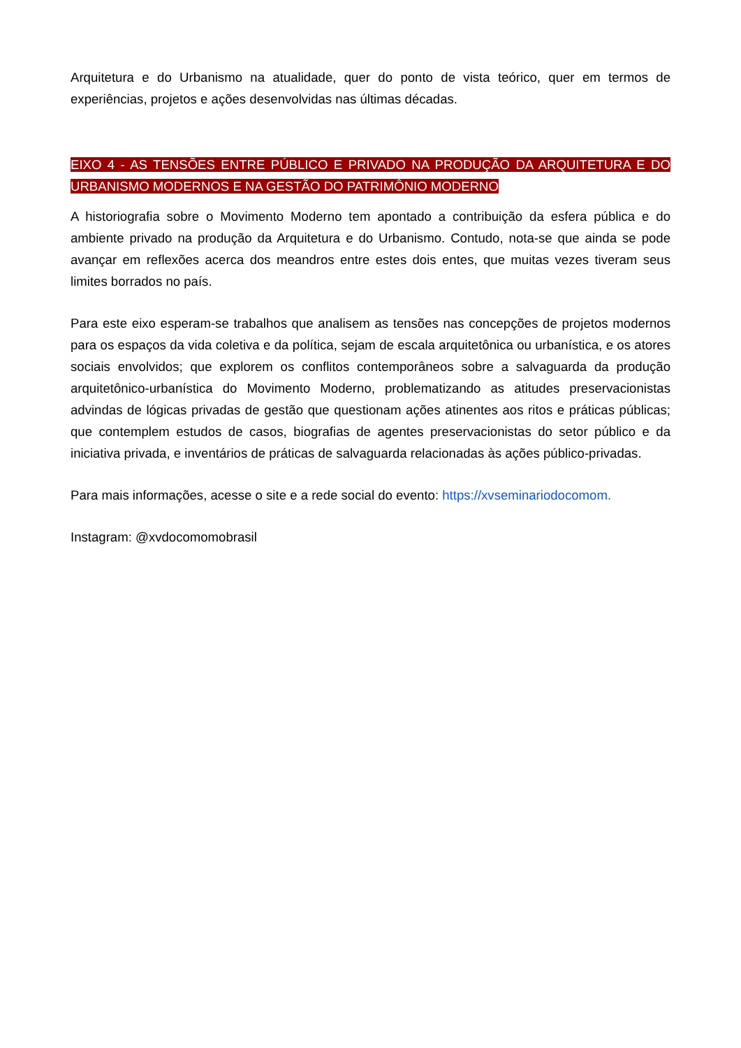Arquitetura e do Urbanismo na atualidade, quer do ponto de vista teórico, quer em termos de experiências, projetos e ações desenvolvidas nas últimas décadas.
EIXO 4 - AS TENSÕES ENTRE PÚBLICO E PRIVADO NA PRODUÇÃO DA ARQUITETURA E DO URBANISMO MODERNOS E NA GESTÃO DO PATRIMÔNIO MODERNO
A historiografia sobre o Movimento Moderno tem apontado a contribuição da esfera pública e do ambiente privado na produção da Arquitetura e do Urbanismo. Contudo, nota-se que ainda se pode avançar em reflexões acerca dos meandros entre estes dois entes, que muitas vezes tiveram seus limites borrados no país.
Para este eixo esperam-se trabalhos que analisem as tensões nas concepções de projetos modernos para os espaços da vida coletiva e da política, sejam de escala arquitetônica ou urbanística, e os atores sociais envolvidos; que explorem os conflitos contemporâneos sobre a salvaguarda da produção arquitetônico-urbanística do Movimento Moderno, problematizando as atitudes preservacionistas advindas de lógicas privadas de gestão que questionam ações atinentes aos ritos e práticas públicas; que contemplem estudos de casos, biografias de agentes preservacionistas do setor público e da iniciativa privada, e inventários de práticas de salvaguarda relacionadas às ações público-privadas.
Para mais informações, acesse o site e a rede social do evento: https://xvseminariodocomom.
Instagram: @xvdocomomobrasil